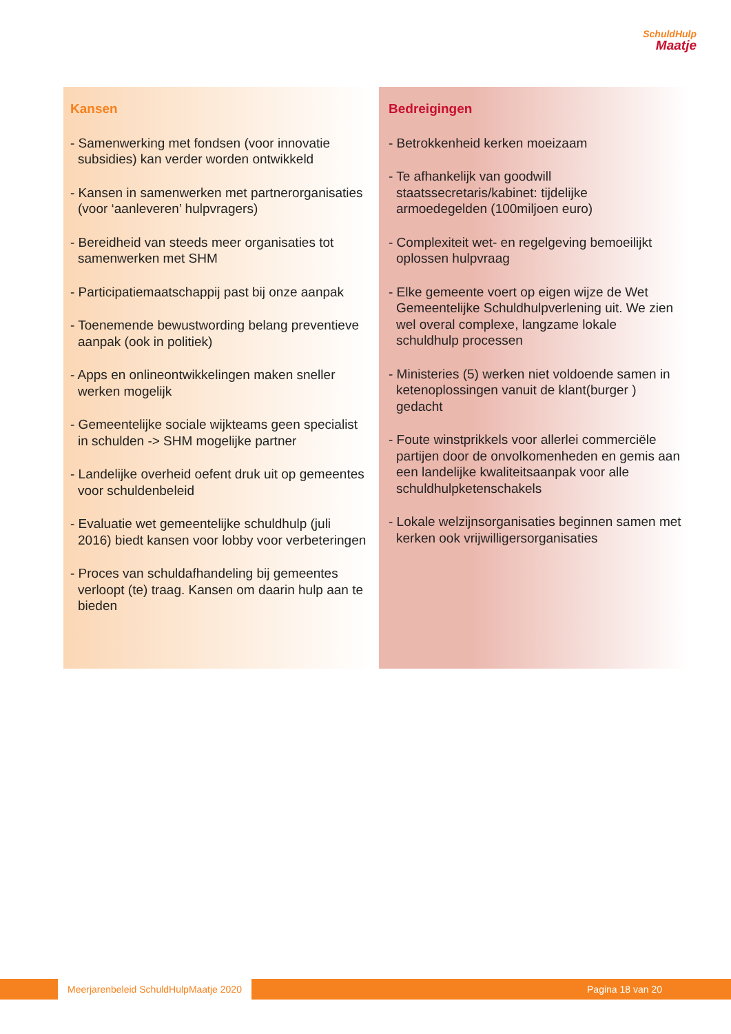SchuldHulp
Maatje
Kansen
- Samenwerking met fondsen (voor innovatie subsidies) kan verder worden ontwikkeld
- Kansen in samenwerken met partnerorganisaties (voor ‘aanleveren’ hulpvragers)
- Bereidheid van steeds meer organisaties tot samenwerken met SHM
- Participatiemaatschappij past bij onze aanpak
- Toenemende bewustwording belang preventieve aanpak (ook in politiek)
- Apps en onlineontwikkelingen maken sneller werken mogelijk
- Gemeentelijke sociale wijkteams geen specialist in schulden -> SHM mogelijke partner
- Landelijke overheid oefent druk uit op gemeentes voor schuldenbeleid
- Evaluatie wet gemeentelijke schuldhulp (juli 2016) biedt kansen voor lobby voor verbeteringen
- Proces van schuldafhandeling bij gemeentes verloopt (te) traag. Kansen om daarin hulp aan te bieden
Bedreigingen
- Betrokkenheid kerken moeizaam
- Te afhankelijk van goodwill staatssecretaris/kabinet: tijdelijke armoedegelden (100miljoen euro)
- Complexiteit wet- en regelgeving bemoeilijkt oplossen hulpvraag
- Elke gemeente voert op eigen wijze de Wet Gemeentelijke Schuldhulpverlening uit. We zien wel overal complexe, langzame lokale schuldhulp processen
- Ministeries (5) werken niet voldoende samen in ketenoplossingen vanuit de klant(burger ) gedacht
- Foute winstprikkels voor allerlei commerciële partijen door de onvolkomenheden en gemis aan een landelijke kwaliteitsaanpak voor alle schuldhulpketenschakels
- Lokale welzijnsorganisaties beginnen samen met kerken ook vrijwilligersorganisaties
Meerjarenbeleid SchuldHulpMaatje 2020 Pagina 18 van 20